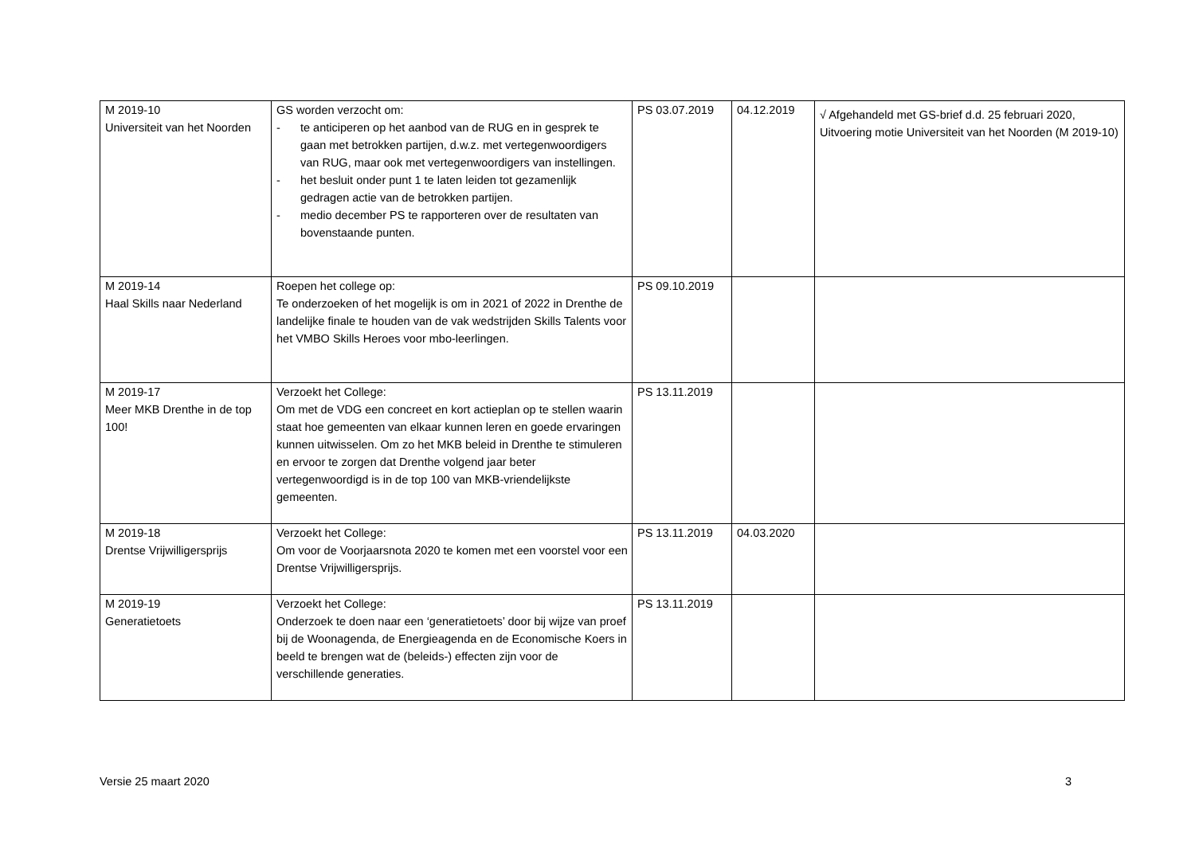| M 2019-10 Universiteit van het Noorden | GS worden verzocht om: - te anticiperen op het aanbod van de RUG en in gesprek te gaan met betrokken partijen, d.w.z. met vertegenwoordigers van RUG, maar ook met vertegenwoordigers van instellingen. - het besluit onder punt 1 te laten leiden tot gezamenlijk gedragen actie van de betrokken partijen. - medio december PS te rapporteren over de resultaten van bovenstaande punten. | PS 03.07.2019 | 04.12.2019 | √ Afgehandeld met GS-brief d.d. 25 februari 2020, Uitvoering motie Universiteit van het Noorden (M 2019-10) |
| M 2019-14 Haal Skills naar Nederland | Roepen het college op: Te onderzoeken of het mogelijk is om in 2021 of 2022 in Drenthe de landelijke finale te houden van de vak wedstrijden Skills Talents voor het VMBO Skills Heroes voor mbo-leerlingen. | PS 09.10.2019 | | |
| M 2019-17 Meer MKB Drenthe in de top 100! | Verzoekt het College: Om met de VDG een concreet en kort actieplan op te stellen waarin staat hoe gemeenten van elkaar kunnen leren en goede ervaringen kunnen uitwisselen. Om zo het MKB beleid in Drenthe te stimuleren en ervoor te zorgen dat Drenthe volgend jaar beter vertegenwoordigd is in de top 100 van MKB-vriendelijkste gemeenten. | PS 13.11.2019 | | |
| M 2019-18 Drentse Vrijwilligersprijs | Verzoekt het College: Om voor de Voorjaarsnota 2020 te komen met een voorstel voor een Drentse Vrijwilligersprijs. | PS 13.11.2019 | 04.03.2020 | |
| M 2019-19 Generatietoets | Verzoekt het College: Onderzoek te doen naar een ‘generatietoets’ door bij wijze van proef bij de Woonagenda, de Energieagenda en de Economische Koers in beeld te brengen wat de (beleids-) effecten zijn voor de verschillende generaties. | PS 13.11.2019 | | |
Versie 25 maart 2020 3